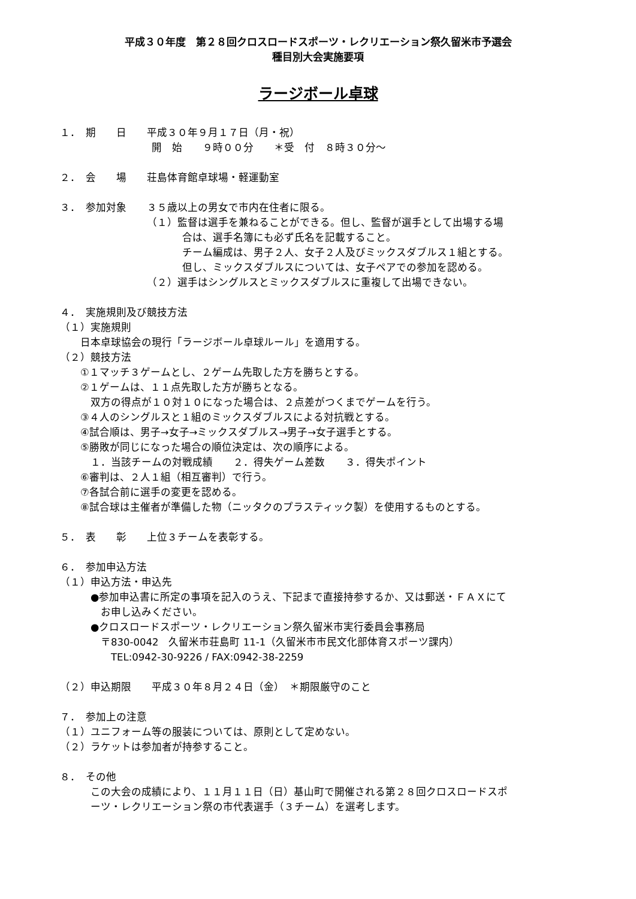平成３０年度　第２８回クロスロードスポーツ・レクリエーション祭久留米市予選会
種目別大会実施要項
ラージボール卓球
１．　期　　日　　平成３０年９月１７日（月・祝）
　　　　　　　　　開　始　　９時００分　　＊受　付　８時３０分～
２．　会　　場　　荘島体育館卓球場・軽運動室
３．　参加対象　　３５歳以上の男女で市内在住者に限る。
　　　　　　　　　（１）監督は選手を兼ねることができる。但し、監督が選手として出場する場
　　　　　　　　　　　　合は、選手名簿にも必ず氏名を記載すること。
　　　　　　　　　　　　チーム編成は、男子２人、女子２人及びミックスダブルス１組とする。
　　　　　　　　　　　　但し、ミックスダブルスについては、女子ペアでの参加を認める。
　　　　　　　　　（２）選手はシングルスとミックスダブルスに重複して出場できない。
４．　実施規則及び競技方法
（１）実施規則
　　日本卓球協会の現行「ラージボール卓球ルール」を適用する。
（２）競技方法
　　①１マッチ３ゲームとし、２ゲーム先取した方を勝ちとする。
　　②１ゲームは、１１点先取した方が勝ちとなる。
　　　双方の得点が１０対１０になった場合は、２点差がつくまでゲームを行う。
　　③４人のシングルスと１組のミックスダブルスによる対抗戦とする。
　　④試合順は、男子→女子→ミックスダブルス→男子→女子選手とする。
　　⑤勝敗が同じになった場合の順位決定は、次の順序による。
　　　１．当該チームの対戦成績　　２．得失ゲーム差数　　３．得失ポイント
　　⑥審判は、２人１組（相互審判）で行う。
　　⑦各試合前に選手の変更を認める。
　　⑧試合球は主催者が準備した物（ニッタクのプラスティック製）を使用するものとする。
５．　表　　彰　　上位３チームを表彰する。
６．　参加申込方法
（１）申込方法・申込先
　　　●参加申込書に所定の事項を記入のうえ、下記まで直接持参するか、又は郵送・ＦＡＸにて
　　　　お申し込みください。
　　　●クロスロードスポーツ・レクリエーション祭久留米市実行委員会事務局
　　　　〒830-0042　久留米市荘島町 11-1（久留米市市民文化部体育スポーツ課内）
　　　　　TEL:0942-30-9226 / FAX:0942-38-2259
（２）申込期限　　平成３０年８月２４日（金）　＊期限厳守のこと
７．　参加上の注意
（１）ユニフォーム等の服装については、原則として定めない。
（２）ラケットは参加者が持参すること。
８．　その他
　　　この大会の成績により、１１月１１日（日）基山町で開催される第２８回クロスロードスポ
　　　ーツ・レクリエーション祭の市代表選手（３チーム）を選考します。